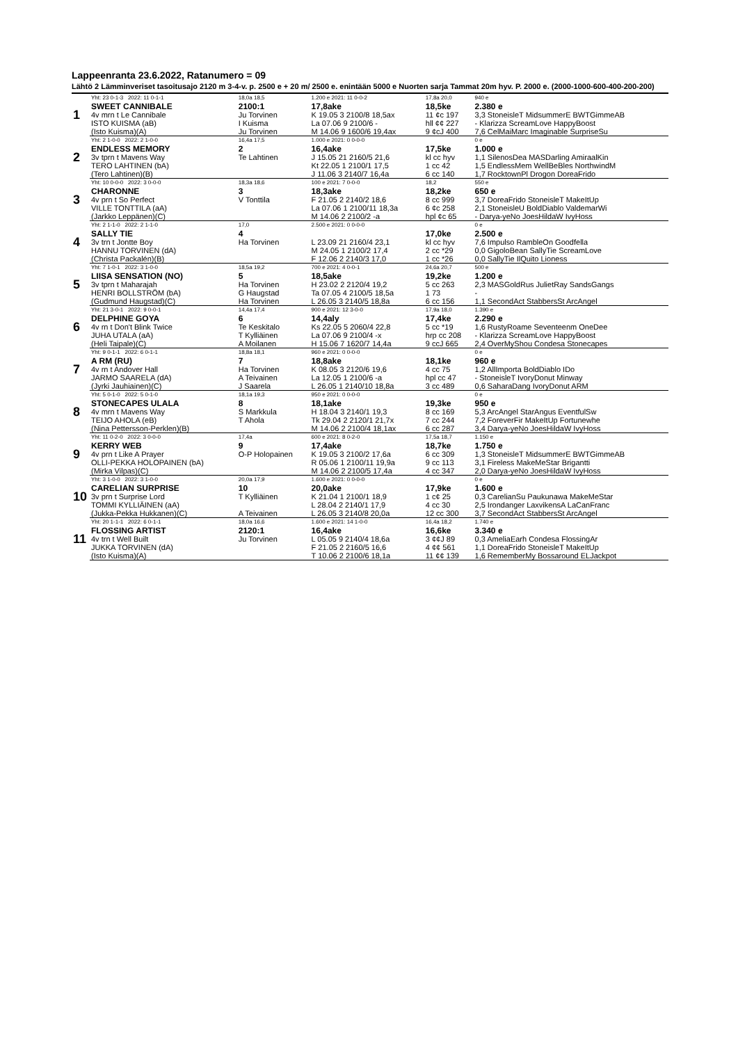Lappeenranta 23.6.2022, Ratanumero = 09
Lähtö 2 Lämminveriset tasoitusajo 2120 m 3-4-v. p. 2500 e + 20 m/ 2500 e. enintään 5000 e Nuorten sarja Tammat 20m hyv. P. 2000 e. (2000-1000-600-400-200-200)
| 1 | Yht: 23 0-1-3 2022: 11 0-1-1 | 18,0a 18,5 | 1.200 e 2021: 11 0-0-2 | 17,8a 20,0 | 940 e |
| | SWEET CANNIBALE 4v mrn t Le Cannibale ISTO KUISMA (aB) (Isto Kuisma)(A) | 2100:1 Ju Torvinen I Kuisma Ju Torvinen | 17,8ake K 19.05 3 2100/8 18,5ax La 07.06 9 2100/6 - M 14.06 9 1600/6 19,4ax | 18,5ke 11 ¢c 197 hll ¢¢ 227 9 ¢cJ 400 | 2.380 e 3,3 StoneisleT MidsummerE BWTGimmeAB - Klarizza ScreamLove HappyBoost 7,6 CelMaiMarc Imaginable SurpriseSu |
| 2 | Yht: 2 1-0-0 2022: 2 1-0-0 | 16,4a 17,5 | 1.000 e 2021: 0 0-0-0 | | 0 e |
| | ENDLESS MEMORY 3v tprn t Mavens Way TERO LAHTINEN (bA) (Tero Lahtinen)(B) | 2 Te Lahtinen | 16,4ake J 15.05 21 2160/5 21,6 Kt 22.05 1 2100/1 17,5 J 11.06 3 2140/7 16,4a | 17,5ke kl cc hyv 1 cc 42 6 cc 140 | 1.000 e 1,1 SilenosDea MASDarling AmiraalKin 1,5 EndlessMem WellBeBles NorthwindM 1,7 RocktownPl Drogon DoreaFrido |
| 3 | Yht: 10 0-0-0 2022: 3 0-0-0 | 18,3a 18,6 | 100 e 2021: 7 0-0-0 | 18,2 | 550 e |
| | CHARONNE 4v prn t So Perfect VILLE TONTTILA (aA) (Jarkko Leppänen)(C) | 3 V Tonttila | 18,3ake F 21.05 2 2140/2 18,6 La 07.06 1 2100/11 18,3a M 14.06 2 2100/2 -a | 18,2ke 8 cc 999 6 ¢c 258 hpl ¢c 65 | 650 e 3,7 DoreaFrido StoneisleT MakeItUp 2,1 StoneisleU BoldDiablo ValdemarWi - Darya-yeNo JoesHildaW IvyHoss |
| 4 | Yht: 2 1-1-0 2022: 2 1-1-0 | 17,0 | 2.500 e 2021: 0 0-0-0 | | 0 e |
| | SALLY TIE 3v trn t Jontte Boy HANNU TORVINEN (dA) (Christa Packalén)(B) | 4 Ha Torvinen | L 23.09 21 2160/4 23,1 M 24.05 1 2100/2 17,4 F 12.06 2 2140/3 17,0 | 17,0ke kl cc hyv 2 cc *29 1 cc *26 | 2.500 e 7,6 Impulso RambleOn Goodfella 0,0 GigoloBean SallyTie ScreamLove 0,0 SallyTie IlQuito Lioness |
| 5 | Yht: 7 1-0-1 2022: 3 1-0-0 | 18,5a 19,2 | 700 e 2021: 4 0-0-1 | 24,6a 20,7 | 500 e |
| | LIISA SENSATION (NO) 3v tprn t Maharajah HENRI BOLLSTRÖM (bA) (Gudmund Haugstad)(C) | 5 Ha Torvinen G Haugstad Ha Torvinen | 18,5ake H 23.02 2 2120/4 19,2 Ta 07.05 4 2100/5 18,5a L 26.05 3 2140/5 18,8a | 19,2ke 5 cc 263 1 73 6 cc 156 | 1.200 e 2,3 MASGoldRus JulietRay SandsGangs - 1,1 SecondAct StabbersSt ArcAngel |
| 6 | Yht: 21 3-0-1 2022: 9 0-0-1 | 14,4a 17,4 | 900 e 2021: 12 3-0-0 | 17,9a 18,0 | 1.390 e |
| | DELPHINE GOYA 4v rn t Don't Blink Twice JUHA UTALA (aA) (Heli Taipale)(C) | 6 Te Keskitalo T Kylliäinen A Moilanen | 14,4aly Ks 22.05 5 2060/4 22,8 La 07.06 9 2100/4 -x H 15.06 7 1620/7 14,4a | 17,4ke 5 cc *19 hrp cc 208 9 ccJ 665 | 2.290 e 1,6 RustyRoame Seventeenm OneDee - Klarizza ScreamLove HappyBoost 2,4 OverMyShou Condesa Stonecapes |
| 7 | Yht: 9 0-1-1 2022: 6 0-1-1 | 18,8a 18,1 | 960 e 2021: 0 0-0-0 | | 0 e |
| | A RM (RU) 4v rn t Andover Hall JARMO SAARELA (dA) (Jyrki Jauhiainen)(C) | 7 Ha Torvinen A Teivainen J Saarela | 18,8ake K 08.05 3 2120/6 19,6 La 12.05 1 2100/6 -a L 26.05 1 2140/10 18,8a | 18,1ke 4 cc 75 hpl cc 47 3 cc 489 | 960 e 1,2 AllImporta BoldDiablo IDo - StoneisleT IvoryDonut Minway 0,6 SaharaDang IvoryDonut ARM |
| 8 | Yht: 5 0-1-0 2022: 5 0-1-0 | 18,1a 19,3 | 950 e 2021: 0 0-0-0 | | 0 e |
| | STONECAPES ULALA 4v mrn t Mavens Way TEIJO AHOLA (eB) (Nina Pettersson-Perklen)(B) | 8 S Markkula T Ahola | 18,1ake H 18.04 3 2140/1 19,3 Tk 29.04 2 2120/1 21,7x M 14.06 2 2100/4 18,1ax | 19,3ke 8 cc 169 7 cc 244 6 cc 287 | 950 e 5,3 ArcAngel StarAngus EventfulSw 7,2 ForeverFir MakeItUp Fortunewhe 3,4 Darya-yeNo JoesHildaW IvyHoss |
| 9 | Yht: 11 0-2-0 2022: 3 0-0-0 | 17,4a | 600 e 2021: 8 0-2-0 | 17,5a 18,7 | 1.150 e |
| | KERRY WEB 4v prn t Like A Prayer OLLI-PEKKA HOLOPAINEN (bA) (Mirka Vilpas)(C) | 9 O-P Holopainen | 17,4ake K 19.05 3 2100/2 17,6a R 05.06 1 2100/11 19,9a M 14.06 2 2100/5 17,4a | 18,7ke 6 cc 309 9 cc 113 4 cc 347 | 1.750 e 1,3 StoneisleT MidsummerE BWTGimmeAB 3,1 Fireless MakeMeStar Brigantti 2,0 Darya-yeNo JoesHildaW IvyHoss |
| 10 | Yht: 3 1-0-0 2022: 3 1-0-0 | 20,0a 17,9 | 1.600 e 2021: 0 0-0-0 | | 0 e |
| | CARELIAN SURPRISE 3v prn t Surprise Lord TOMMI KYLLIÄINEN (aA) (Jukka-Pekka Hukkanen)(C) | 10 T Kylliäinen A Teivainen | 20,0ake K 21.04 1 2100/1 18,9 L 28.04 2 2140/1 17,9 L 26.05 3 2140/8 20,0a | 17,9ke 1 c¢ 25 4 cc 30 12 cc 300 | 1.600 e 0,3 CarelianSu Paukunawa MakeMeStar 2,5 Irondanger LaxvikensA LaCanFranc 3,7 SecondAct StabbersSt ArcAngel |
| 11 | Yht: 20 1-1-1 2022: 6 0-1-1 | 18,0a 16,6 | 1.600 e 2021: 14 1-0-0 | 16,4a 18,2 | 1.740 e |
| | FLOSSING ARTIST 4v trn t Well Built JUKKA TORVINEN (dA) (Isto Kuisma)(A) | 2120:1 Ju Torvinen | 16,4ake L 05.05 9 2140/4 18,6a F 21.05 2 2160/5 16,6 T 10.06 2 2100/6 18,1a | 16,6ke 3 ¢¢J 89 4 ¢¢ 561 11 ¢¢ 139 | 3.340 e 0,3 AmeliaEarh Condesa FlossingAr 1,1 DoreaFrido StoneisleT MakeItUp 1,6 RememberMy Bossaround ELJackpot |